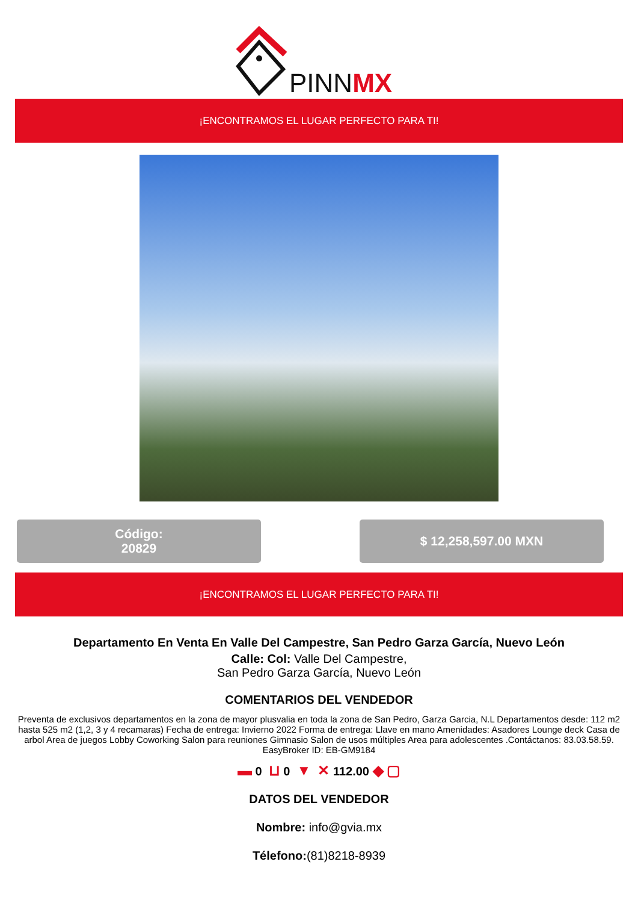PINNMX
¡ENCONTRAMOS EL LUGAR PERFECTO PARA TI!
Código:
20829
$ 12,258,597.00 MXN
¡ENCONTRAMOS EL LUGAR PERFECTO PARA TI!
Departamento En Venta En Valle Del Campestre, San Pedro Garza García, Nuevo León
Calle: Col: Valle Del Campestre,
San Pedro Garza García, Nuevo León
COMENTARIOS DEL VENDEDOR
Preventa de exclusivos departamentos en la zona de mayor plusvalia en toda la zona de San Pedro, Garza Garcia, N.L Departamentos desde: 112 m2 hasta 525 m2 (1,2, 3 y 4 recamaras) Fecha de entrega: Invierno 2022 Forma de entrega: Llave en mano Amenidades: Asadores Lounge deck Casa de arbol Area de juegos Lobby Coworking Salon para reuniones Gimnasio Salon de usos múltiples Area para adolescentes .Contáctanos: 83.03.58.59. EasyBroker ID: EB-GM9184
▬ 0 ⊔ 0 ▼ ✕ 112.00 ◆ ▢
DATOS DEL VENDEDOR
Nombre: info@gvia.mx
Télefono:(81)8218-8939